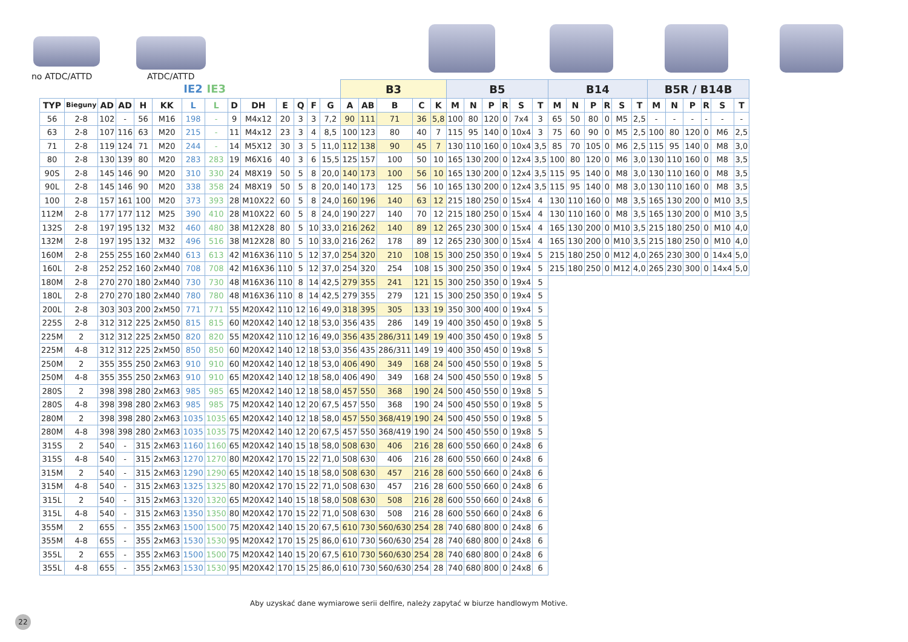no ATDC/ATTD ATDC/ATTD
| | | | | | | IE2 | IE3 | | | | | | | B3 | | | | | B5 | | | | | | B14 | | | | | | B5R / B14B | | | | | |
| --- | --- | --- | --- | --- | --- | --- | --- | --- | --- | --- | --- | --- | --- | --- | --- | --- | --- | --- | --- | --- | --- | --- | --- | --- | --- | --- | --- | --- | --- | --- | --- | --- | --- | --- | --- | --- |
| TYP | Bieguny | AD | AD | H | KK | L | L | D | DH | E | Q | F | G | A | AB | B | C | K | M | N | P | R | S | T | M | N | P | R | S | T | M | N | P | R | S | T |
| 56 | 2-8 | 102 | - | 56 | M16 | 198 | - | 9 | M4x12 | 20 | 3 | 3 | 7,2 | 90 | 111 | 71 | 36 | 5,8 | 100 | 80 | 120 | 0 | 7x4 | 3 | 65 | 50 | 80 | 0 | M5 | 2,5 | - | - | - | - | - | - |
| 63 | 2-8 | 107 | 116 | 63 | M20 | 215 | - | 11 | M4x12 | 23 | 3 | 4 | 8,5 | 100 | 123 | 80 | 40 | 7 | 115 | 95 | 140 | 0 | 10x4 | 3 | 75 | 60 | 90 | 0 | M5 | 2,5 | 100 | 80 | 120 | 0 | M6 | 2,5 |
| 71 | 2-8 | 119 | 124 | 71 | M20 | 244 | - | 14 | M5X12 | 30 | 3 | 5 | 11,0 | 112 | 138 | 90 | 45 | 7 | 130 | 110 | 160 | 0 | 10x4 | 3,5 | 85 | 70 | 105 | 0 | M6 | 2,5 | 115 | 95 | 140 | 0 | M8 | 3,0 |
| 80 | 2-8 | 130 | 139 | 80 | M20 | 283 | 283 | 19 | M6X16 | 40 | 3 | 6 | 15,5 | 125 | 157 | 100 | 50 | 10 | 165 | 130 | 200 | 0 | 12x4 | 3,5 | 100 | 80 | 120 | 0 | M6 | 3,0 | 130 | 110 | 160 | 0 | M8 | 3,5 |
| 90S | 2-8 | 145 | 146 | 90 | M20 | 310 | 330 | 24 | M8X19 | 50 | 5 | 8 | 20,0 | 140 | 173 | 100 | 56 | 10 | 165 | 130 | 200 | 0 | 12x4 | 3,5 | 115 | 95 | 140 | 0 | M8 | 3,0 | 130 | 110 | 160 | 0 | M8 | 3,5 |
| 90L | 2-8 | 145 | 146 | 90 | M20 | 338 | 358 | 24 | M8X19 | 50 | 5 | 8 | 20,0 | 140 | 173 | 125 | 56 | 10 | 165 | 130 | 200 | 0 | 12x4 | 3,5 | 115 | 95 | 140 | 0 | M8 | 3,0 | 130 | 110 | 160 | 0 | M8 | 3,5 |
| 100 | 2-8 | 157 | 161 | 100 | M20 | 373 | 393 | 28 | M10X22 | 60 | 5 | 8 | 24,0 | 160 | 196 | 140 | 63 | 12 | 215 | 180 | 250 | 0 | 15x4 | 4 | 130 | 110 | 160 | 0 | M8 | 3,5 | 165 | 130 | 200 | 0 | M10 | 3,5 |
| 112M | 2-8 | 177 | 177 | 112 | M25 | 390 | 410 | 28 | M10X22 | 60 | 5 | 8 | 24,0 | 190 | 227 | 140 | 70 | 12 | 215 | 180 | 250 | 0 | 15x4 | 4 | 130 | 110 | 160 | 0 | M8 | 3,5 | 165 | 130 | 200 | 0 | M10 | 3,5 |
| 132S | 2-8 | 197 | 195 | 132 | M32 | 460 | 480 | 38 | M12X28 | 80 | 5 | 10 | 33,0 | 216 | 262 | 140 | 89 | 12 | 265 | 230 | 300 | 0 | 15x4 | 4 | 165 | 130 | 200 | 0 | M10 | 3,5 | 215 | 180 | 250 | 0 | M10 | 4,0 |
| 132M | 2-8 | 197 | 195 | 132 | M32 | 496 | 516 | 38 | M12X28 | 80 | 5 | 10 | 33,0 | 216 | 262 | 178 | 89 | 12 | 265 | 230 | 300 | 0 | 15x4 | 4 | 165 | 130 | 200 | 0 | M10 | 3,5 | 215 | 180 | 250 | 0 | M10 | 4,0 |
| 160M | 2-8 | 255 | 255 | 160 | 2xM40 | 613 | 613 | 42 | M16X36 | 110 | 5 | 12 | 37,0 | 254 | 320 | 210 | 108 | 15 | 300 | 250 | 350 | 0 | 19x4 | 5 | 215 | 180 | 250 | 0 | M12 | 4,0 | 265 | 230 | 300 | 0 | 14x4 | 5,0 |
| 160L | 2-8 | 252 | 252 | 160 | 2xM40 | 708 | 708 | 42 | M16X36 | 110 | 5 | 12 | 37,0 | 254 | 320 | 254 | 108 | 15 | 300 | 250 | 350 | 0 | 19x4 | 5 | 215 | 180 | 250 | 0 | M12 | 4,0 | 265 | 230 | 300 | 0 | 14x4 | 5,0 |
| 180M | 2-8 | 270 | 270 | 180 | 2xM40 | 730 | 730 | 48 | M16X36 | 110 | 8 | 14 | 42,5 | 279 | 355 | 241 | 121 | 15 | 300 | 250 | 350 | 0 | 19x4 | 5 | | | | | | | | | | | | |
| 180L | 2-8 | 270 | 270 | 180 | 2xM40 | 780 | 780 | 48 | M16X36 | 110 | 8 | 14 | 42,5 | 279 | 355 | 279 | 121 | 15 | 300 | 250 | 350 | 0 | 19x4 | 5 | | | | | | | | | | | | |
| 200L | 2-8 | 303 | 303 | 200 | 2xM50 | 771 | 771 | 55 | M20X42 | 110 | 12 | 16 | 49,0 | 318 | 395 | 305 | 133 | 19 | 350 | 300 | 400 | 0 | 19x4 | 5 | | | | | | | | | | | | |
| 225S | 2-8 | 312 | 312 | 225 | 2xM50 | 815 | 815 | 60 | M20X42 | 140 | 12 | 18 | 53,0 | 356 | 435 | 286 | 149 | 19 | 400 | 350 | 450 | 0 | 19x8 | 5 | | | | | | | | | | | | |
| 225M | 2 | 312 | 312 | 225 | 2xM50 | 820 | 820 | 55 | M20X42 | 110 | 12 | 16 | 49,0 | 356 | 435 | 286/311 | 149 | 19 | 400 | 350 | 450 | 0 | 19x8 | 5 | | | | | | | | | | | | |
| 225M | 4-8 | 312 | 312 | 225 | 2xM50 | 850 | 850 | 60 | M20X42 | 140 | 12 | 18 | 53,0 | 356 | 435 | 286/311 | 149 | 19 | 400 | 350 | 450 | 0 | 19x8 | 5 | | | | | | | | | | | | |
| 250M | 2 | 355 | 355 | 250 | 2xM63 | 910 | 910 | 60 | M20X42 | 140 | 12 | 18 | 53,0 | 406 | 490 | 349 | 168 | 24 | 500 | 450 | 550 | 0 | 19x8 | 5 | | | | | | | | | | | | |
| 250M | 4-8 | 355 | 355 | 250 | 2xM63 | 910 | 910 | 65 | M20X42 | 140 | 12 | 18 | 58,0 | 406 | 490 | 349 | 168 | 24 | 500 | 450 | 550 | 0 | 19x8 | 5 | | | | | | | | | | | | |
| 280S | 2 | 398 | 398 | 280 | 2xM63 | 985 | 985 | 65 | M20X42 | 140 | 12 | 18 | 58,0 | 457 | 550 | 368 | 190 | 24 | 500 | 450 | 550 | 0 | 19x8 | 5 | | | | | | | | | | | | |
| 280S | 4-8 | 398 | 398 | 280 | 2xM63 | 985 | 985 | 75 | M20X42 | 140 | 12 | 20 | 67,5 | 457 | 550 | 368 | 190 | 24 | 500 | 450 | 550 | 0 | 19x8 | 5 | | | | | | | | | | | | |
| 280M | 2 | 398 | 398 | 280 | 2xM63 | 1035 | 1035 | 65 | M20X42 | 140 | 12 | 18 | 58,0 | 457 | 550 | 368/419 | 190 | 24 | 500 | 450 | 550 | 0 | 19x8 | 5 | | | | | | | | | | | | |
| 280M | 4-8 | 398 | 398 | 280 | 2xM63 | 1035 | 1035 | 75 | M20X42 | 140 | 12 | 20 | 67,5 | 457 | 550 | 368/419 | 190 | 24 | 500 | 450 | 550 | 0 | 19x8 | 5 | | | | | | | | | | | | |
| 315S | 2 | 540 | - | 315 | 2xM63 | 1160 | 1160 | 65 | M20X42 | 140 | 15 | 18 | 58,0 | 508 | 630 | 406 | 216 | 28 | 600 | 550 | 660 | 0 | 24x8 | 6 | | | | | | | | | | | | |
| 315S | 4-8 | 540 | - | 315 | 2xM63 | 1270 | 1270 | 80 | M20X42 | 170 | 15 | 22 | 71,0 | 508 | 630 | 406 | 216 | 28 | 600 | 550 | 660 | 0 | 24x8 | 6 | | | | | | | | | | | | |
| 315M | 2 | 540 | - | 315 | 2xM63 | 1290 | 1290 | 65 | M20X42 | 140 | 15 | 18 | 58,0 | 508 | 630 | 457 | 216 | 28 | 600 | 550 | 660 | 0 | 24x8 | 6 | | | | | | | | | | | | |
| 315M | 4-8 | 540 | - | 315 | 2xM63 | 1325 | 1325 | 80 | M20X42 | 170 | 15 | 22 | 71,0 | 508 | 630 | 457 | 216 | 28 | 600 | 550 | 660 | 0 | 24x8 | 6 | | | | | | | | | | | | |
| 315L | 2 | 540 | - | 315 | 2xM63 | 1320 | 1320 | 65 | M20X42 | 140 | 15 | 18 | 58,0 | 508 | 630 | 508 | 216 | 28 | 600 | 550 | 660 | 0 | 24x8 | 6 | | | | | | | | | | | | |
| 315L | 4-8 | 540 | - | 315 | 2xM63 | 1350 | 1350 | 80 | M20X42 | 170 | 15 | 22 | 71,0 | 508 | 630 | 508 | 216 | 28 | 600 | 550 | 660 | 0 | 24x8 | 6 | | | | | | | | | | | | |
| 355M | 2 | 655 | - | 355 | 2xM63 | 1500 | 1500 | 75 | M20X42 | 140 | 15 | 20 | 67,5 | 610 | 730 | 560/630 | 254 | 28 | 740 | 680 | 800 | 0 | 24x8 | 6 | | | | | | | | | | | | |
| 355M | 4-8 | 655 | - | 355 | 2xM63 | 1530 | 1530 | 95 | M20X42 | 170 | 15 | 25 | 86,0 | 610 | 730 | 560/630 | 254 | 28 | 740 | 680 | 800 | 0 | 24x8 | 6 | | | | | | | | | | | | |
| 355L | 2 | 655 | - | 355 | 2xM63 | 1500 | 1500 | 75 | M20X42 | 140 | 15 | 20 | 67,5 | 610 | 730 | 560/630 | 254 | 28 | 740 | 680 | 800 | 0 | 24x8 | 6 | | | | | | | | | | | | |
| 355L | 4-8 | 655 | - | 355 | 2xM63 | 1530 | 1530 | 95 | M20X42 | 170 | 15 | 25 | 86,0 | 610 | 730 | 560/630 | 254 | 28 | 740 | 680 | 800 | 0 | 24x8 | 6 | | | | | | | | | | | | |
Aby uzyskać dane wymiarowe serii delfire, należy zapytać w biurze handlowym Motive.
22